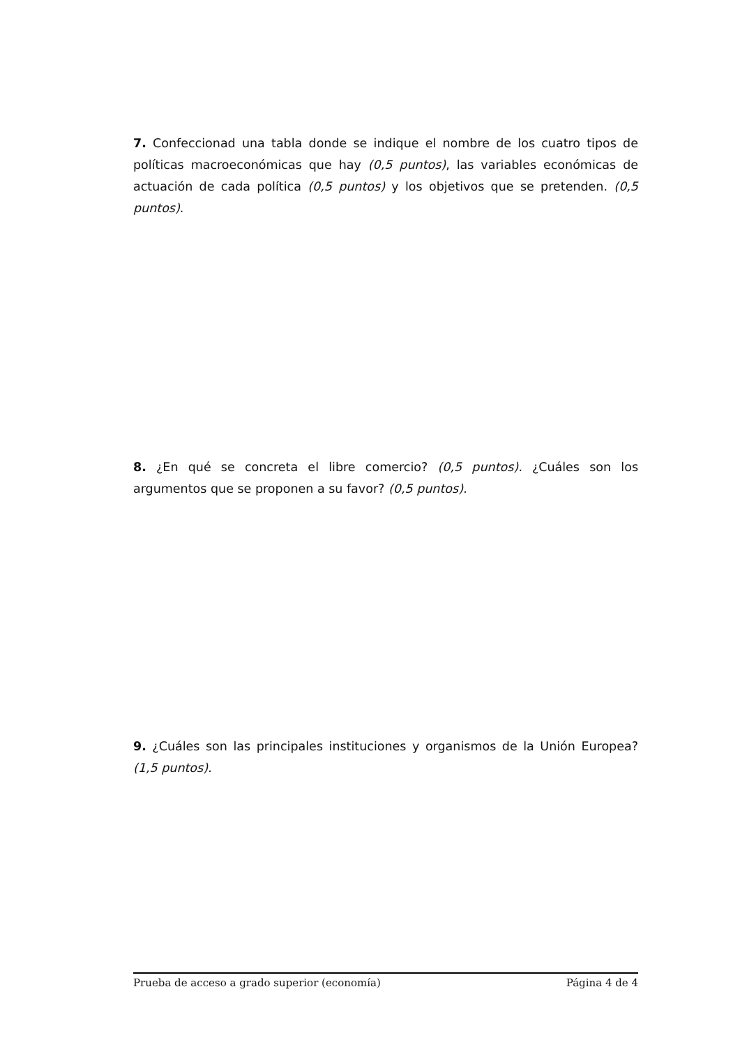7. Confeccionad una tabla donde se indique el nombre de los cuatro tipos de políticas macroeconómicas que hay (0,5 puntos), las variables económicas de actuación de cada política (0,5 puntos) y los objetivos que se pretenden. (0,5 puntos).
8. ¿En qué se concreta el libre comercio? (0,5 puntos). ¿Cuáles son los argumentos que se proponen a su favor? (0,5 puntos).
9. ¿Cuáles son las principales instituciones y organismos de la Unión Europea? (1,5 puntos).
Prueba de acceso a grado superior (economía) Página 4 de 4